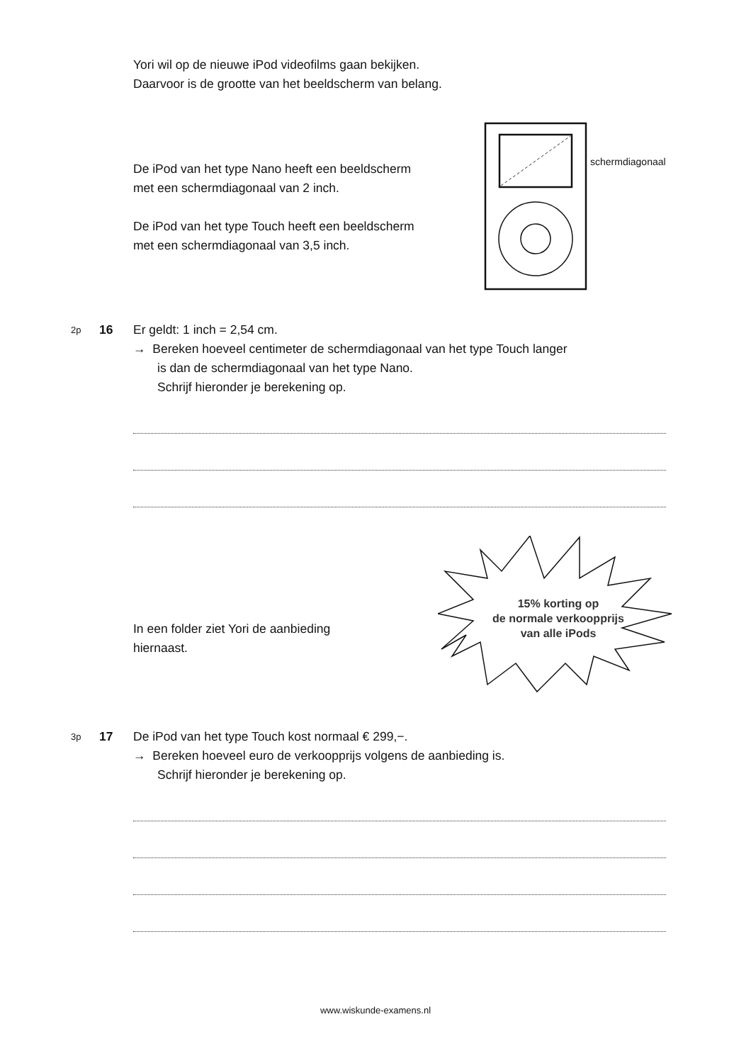Yori wil op de nieuwe iPod videofilms gaan bekijken.
Daarvoor is de grootte van het beeldscherm van belang.
De iPod van het type Nano heeft een beeldscherm
met een schermdiagonaal van 2 inch.
De iPod van het type Touch heeft een beeldscherm
met een schermdiagonaal van 3,5 inch.
schermdiagonaal
2p
16 Er geldt: 1 inch = 2,54 cm.
→ Bereken hoeveel centimeter de schermdiagonaal van het type Touch langer
is dan de schermdiagonaal van het type Nano.
Schrijf hieronder je berekening op.
In een folder ziet Yori de aanbieding
hiernaast.
15% korting op
de normale verkoopprijs
van alle iPods
3p
17 De iPod van het type Touch kost normaal € 299,−.
→ Bereken hoeveel euro de verkoopprijs volgens de aanbieding is.
Schrijf hieronder je berekening op.
www.wiskunde-examens.nl